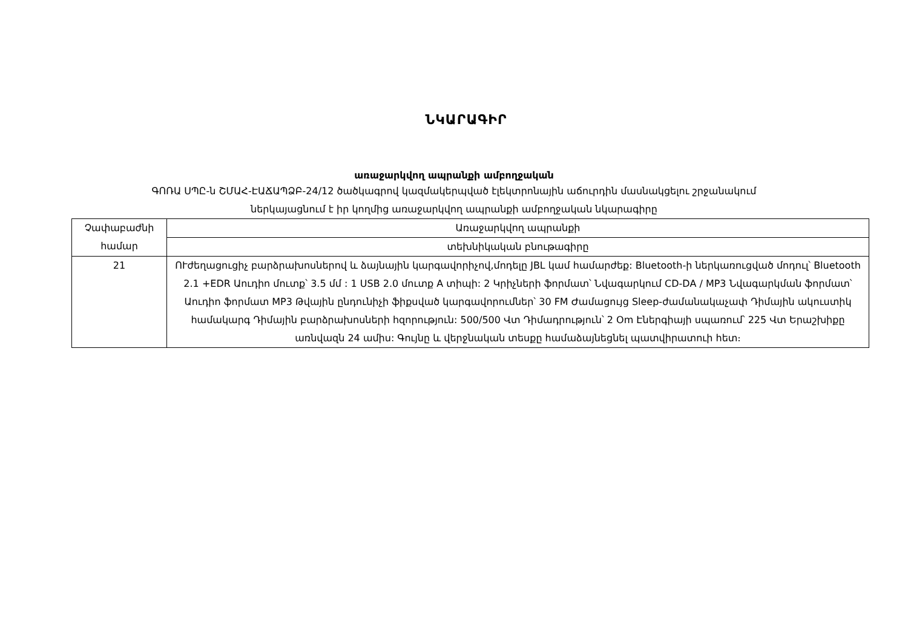ՆԿԱՐԱԳԻՐ
առաջարկվող ապրանքի ամբողջական
ԳՈՌԱ ՍՊԸ-ն ՇՄԱՀ-ԷԱՃԱՊՁԲ-24/12 ծածկագրով կազմակերպված էլեկտրոնային աճուրդին մասնակցելու շրջանակում
ներկայացնում է իր կողմից առաջարկվող ապրանքի ամբողջական նկարագիրը
| Չափաբաժնի համար | Առաջարկվող ապրանքի |
| --- | --- |
| | տեխնիկական բնութագիրը |
| 21 | ՈՒժեղացուցիչ բարձրախոսներով և ձայնային կարգավորիչով,մոդելը JBL կամ համարժեք: Bluetooth-ի ներկառուցված մոդուլ՝ Bluetooth 2.1 +EDR Աուդիո մուտք՝ 3.5 մմ : 1 USB 2.0 մուտք A տիպի: 2 Կրիչների ֆորմատ՝ Նվագարկում CD-DA / MP3 Նվագարկման ֆորմատ՝ Աուդիո ֆորմատ MP3 Թվային ընդունիչի ֆիքսված կարգավորումներ՝ 30 FM Ժամացույց Sleep-ժամանակաչափ Դիմային ակուստիկ համակարգ Դիմային բարձրախոսների հզորություն: 500/500 Վտ Դիմադրություն՝ 2 Օm Էներգիայի սպառում՝ 225 Վտ Երաշխիքը առնվազն 24 ամիս: Գույնը և վերջնական տեսքը համաձայնեցնել պատվիրատուի հետ։ |